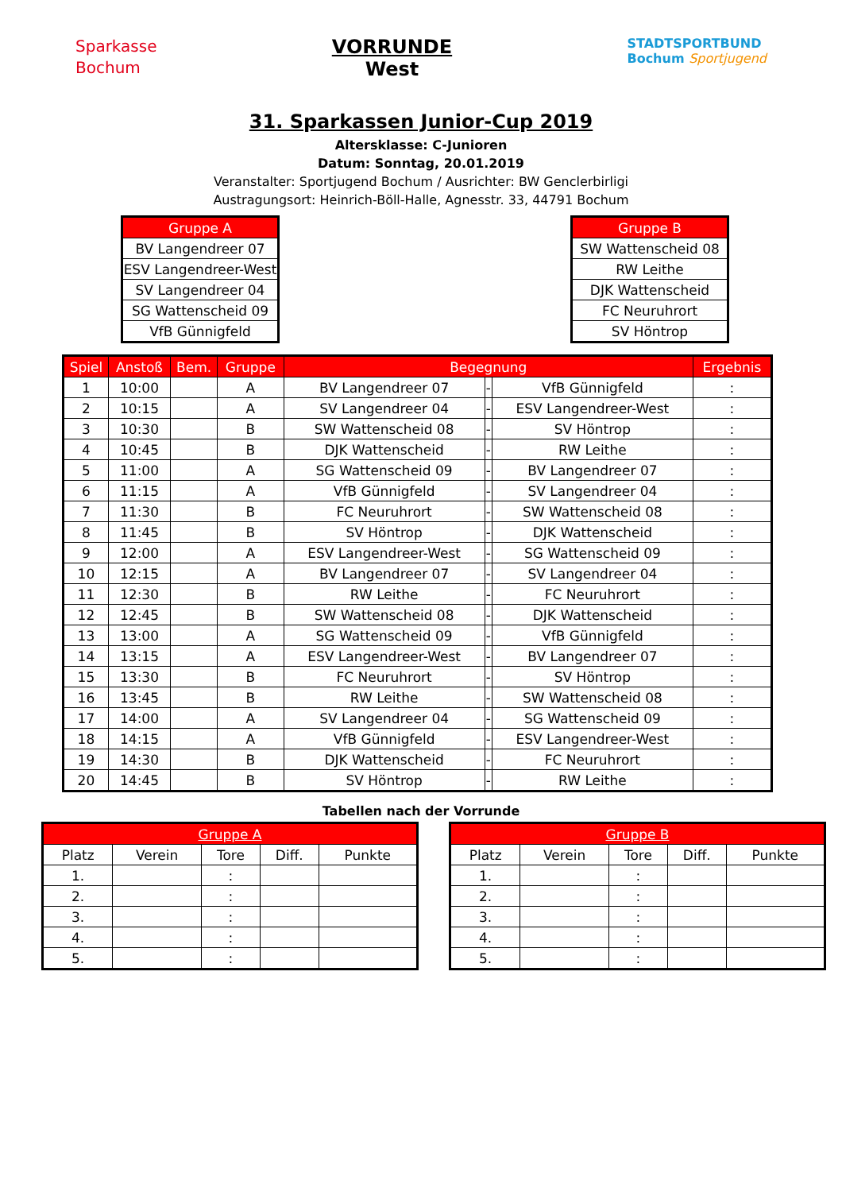Sparkasse
Bochum
VORRUNDE
West
STADTSPORTBUND
Bochum Sportjugend
31. Sparkassen Junior-Cup 2019
Altersklasse: C-Junioren
Datum: Sonntag, 20.01.2019
Veranstalter: Sportjugend Bochum / Ausrichter: BW Genclerbirligi
Austragungsort: Heinrich-Böll-Halle, Agnesstr. 33, 44791 Bochum
| Gruppe A |
| --- |
| BV Langendreer 07 |
| ESV Langendreer-West |
| SV Langendreer 04 |
| SG Wattenscheid 09 |
| VfB Günnigfeld |
| Gruppe B |
| --- |
| SW Wattenscheid 08 |
| RW Leithe |
| DJK Wattenscheid |
| FC Neuruhrort |
| SV Höntrop |
| Spiel | Anstoß | Bem. | Gruppe | Begegnung | | | Ergebnis |
| --- | --- | --- | --- | --- | --- | --- | --- |
| 1 | 10:00 | | A | BV Langendreer 07 | - | VfB Günnigfeld | : |
| 2 | 10:15 | | A | SV Langendreer 04 | - | ESV Langendreer-West | : |
| 3 | 10:30 | | B | SW Wattenscheid 08 | - | SV Höntrop | : |
| 4 | 10:45 | | B | DJK Wattenscheid | - | RW Leithe | : |
| 5 | 11:00 | | A | SG Wattenscheid 09 | - | BV Langendreer 07 | : |
| 6 | 11:15 | | A | VfB Günnigfeld | - | SV Langendreer 04 | : |
| 7 | 11:30 | | B | FC Neuruhrort | - | SW Wattenscheid 08 | : |
| 8 | 11:45 | | B | SV Höntrop | - | DJK Wattenscheid | : |
| 9 | 12:00 | | A | ESV Langendreer-West | - | SG Wattenscheid 09 | : |
| 10 | 12:15 | | A | BV Langendreer 07 | - | SV Langendreer 04 | : |
| 11 | 12:30 | | B | RW Leithe | - | FC Neuruhrort | : |
| 12 | 12:45 | | B | SW Wattenscheid 08 | - | DJK Wattenscheid | : |
| 13 | 13:00 | | A | SG Wattenscheid 09 | - | VfB Günnigfeld | : |
| 14 | 13:15 | | A | ESV Langendreer-West | - | BV Langendreer 07 | : |
| 15 | 13:30 | | B | FC Neuruhrort | - | SV Höntrop | : |
| 16 | 13:45 | | B | RW Leithe | - | SW Wattenscheid 08 | : |
| 17 | 14:00 | | A | SV Langendreer 04 | - | SG Wattenscheid 09 | : |
| 18 | 14:15 | | A | VfB Günnigfeld | - | ESV Langendreer-West | : |
| 19 | 14:30 | | B | DJK Wattenscheid | - | FC Neuruhrort | : |
| 20 | 14:45 | | B | SV Höntrop | - | RW Leithe | : |
Tabellen nach der Vorrunde
| Gruppe A | | | | |
| --- | --- | --- | --- | --- |
| Platz | Verein | Tore | Diff. | Punkte |
| 1. | | : | | |
| 2. | | : | | |
| 3. | | : | | |
| 4. | | : | | |
| 5. | | : | | |
| Gruppe B | | | | |
| --- | --- | --- | --- | --- |
| Platz | Verein | Tore | Diff. | Punkte |
| 1. | | : | | |
| 2. | | : | | |
| 3. | | : | | |
| 4. | | : | | |
| 5. | | : | | |